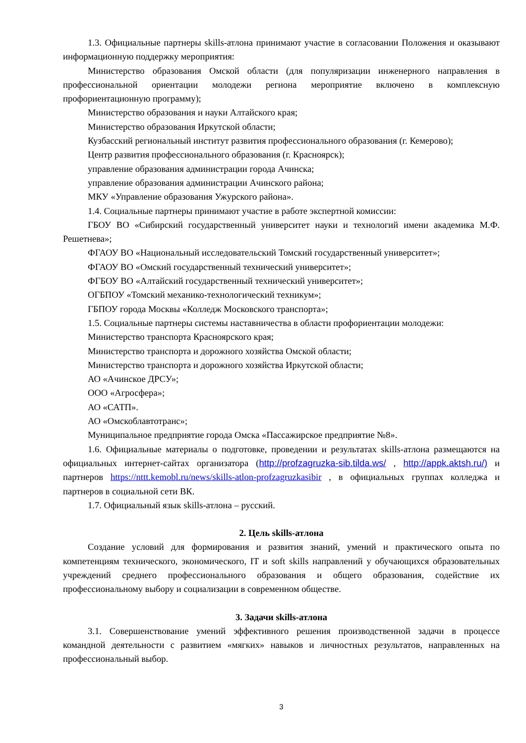1.3. Официальные партнеры skills-атлона принимают участие в согласовании Положения и оказывают информационную поддержку мероприятия:
Министерство образования Омской области (для популяризации инженерного направления в профессиональной ориентации молодежи региона мероприятие включено в комплексную профориентационную программу);
Министерство образования и науки Алтайского края;
Министерство образования Иркутской области;
Кузбасский региональный институт развития профессионального образования (г. Кемерово);
Центр развития профессионального образования (г. Красноярск);
управление образования администрации города Ачинска;
управление образования администрации Ачинского района;
МКУ «Управление образования Ужурского района».
1.4. Социальные партнеры принимают участие в работе экспертной комиссии:
ГБОУ ВО «Сибирский государственный университет науки и технологий имени академика М.Ф. Решетнева»;
ФГАОУ ВО «Национальный исследовательский Томский государственный университет»;
ФГАОУ ВО «Омский государственный технический университет»;
ФГБОУ ВО «Алтайский государственный технический университет»;
ОГБПОУ «Томский механико-технологический техникум»;
ГБПОУ города Москвы «Колледж Московского транспорта»;
1.5. Социальные партнеры системы наставничества в области профориентации молодежи:
Министерство транспорта Красноярского края;
Министерство транспорта и дорожного хозяйства Омской области;
Министерство транспорта и дорожного хозяйства Иркутской области;
АО «Ачинское ДРСУ»;
ООО «Агросфера»;
АО «САТП».
АО «Омскоблавтотранс»;
Муниципальное предприятие города Омска «Пассажирское предприятие №8».
1.6. Официальные материалы о подготовке, проведении и результатах skills-атлона размещаются на официальных интернет-сайтах организатора (http://profzagruzka-sib.tilda.ws/ , http://appk.aktsh.ru/) и партнеров https://nttt.kemobl.ru/news/skills-atlon-profzagruzkasibir , в официальных группах колледжа и партнеров в социальной сети ВК.
1.7. Официальный язык skills-атлона – русский.
2. Цель skills-атлона
Создание условий для формирования и развития знаний, умений и практического опыта по компетенциям технического, экономического, IT и soft skills направлений у обучающихся образовательных учреждений среднего профессионального образования и общего образования, содействие их профессиональному выбору и социализации в современном обществе.
3. Задачи skills-атлона
3.1. Совершенствование умений эффективного решения производственной задачи в процессе командной деятельности с развитием «мягких» навыков и личностных результатов, направленных на профессиональный выбор.
3